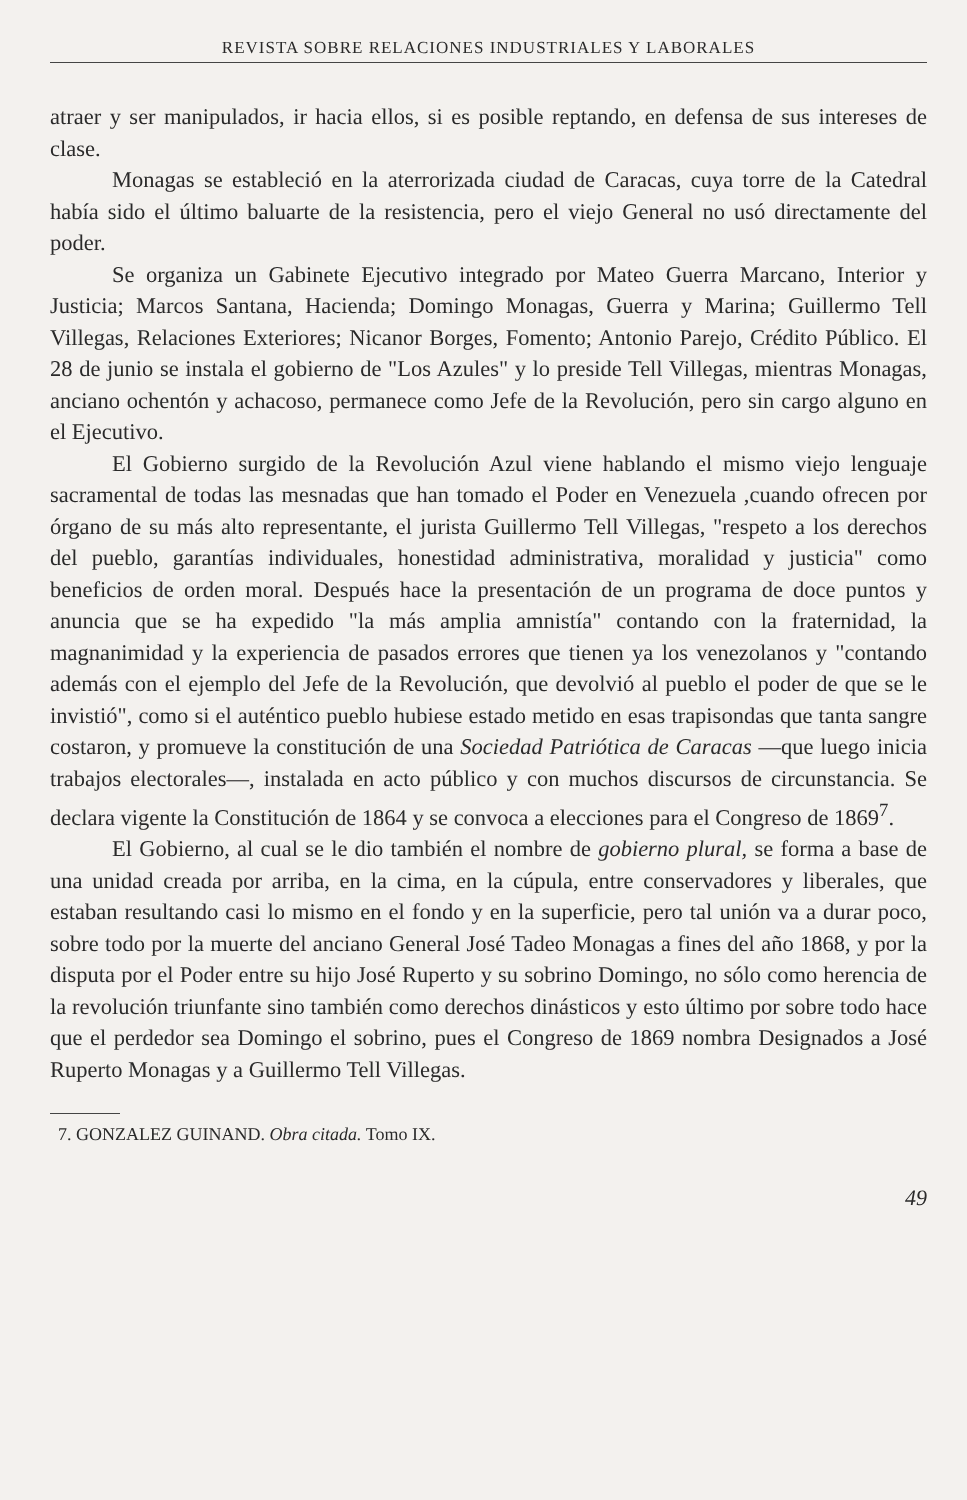REVISTA SOBRE RELACIONES INDUSTRIALES Y LABORALES
atraer y ser manipulados, ir hacia ellos, si es posible reptando, en defensa de sus intereses de clase.
Monagas se estableció en la aterrorizada ciudad de Caracas, cuya torre de la Catedral había sido el último baluarte de la resistencia, pero el viejo General no usó directamente del poder.
Se organiza un Gabinete Ejecutivo integrado por Mateo Guerra Marcano, Interior y Justicia; Marcos Santana, Hacienda; Domingo Monagas, Guerra y Marina; Guillermo Tell Villegas, Relaciones Exteriores; Nicanor Borges, Fomento; Antonio Parejo, Crédito Público. El 28 de junio se instala el gobierno de "Los Azules" y lo preside Tell Villegas, mientras Monagas, anciano ochentón y achacoso, permanece como Jefe de la Revolución, pero sin cargo alguno en el Ejecutivo.
El Gobierno surgido de la Revolución Azul viene hablando el mismo viejo lenguaje sacramental de todas las mesnadas que han tomado el Poder en Venezuela ,cuando ofrecen por órgano de su más alto representante, el jurista Guillermo Tell Villegas, "respeto a los derechos del pueblo, garantías individuales, honestidad administrativa, moralidad y justicia" como beneficios de orden moral. Después hace la presentación de un programa de doce puntos y anuncia que se ha expedido "la más amplia amnistía" contando con la fraternidad, la magnanimidad y la experiencia de pasados errores que tienen ya los venezolanos y "contando además con el ejemplo del Jefe de la Revolución, que devolvió al pueblo el poder de que se le invistió", como si el auténtico pueblo hubiese estado metido en esas trapisondas que tanta sangre costaron, y promueve la constitución de una Sociedad Patriótica de Caracas —que luego inicia trabajos electorales—, instalada en acto público y con muchos discursos de circunstancia. Se declara vigente la Constitución de 1864 y se convoca a elecciones para el Congreso de 1869<sup>7</sup>.
El Gobierno, al cual se le dio también el nombre de gobierno plural, se forma a base de una unidad creada por arriba, en la cima, en la cúpula, entre conservadores y liberales, que estaban resultando casi lo mismo en el fondo y en la superficie, pero tal unión va a durar poco, sobre todo por la muerte del anciano General José Tadeo Monagas a fines del año 1868, y por la disputa por el Poder entre su hijo José Ruperto y su sobrino Domingo, no sólo como herencia de la revolución triunfante sino también como derechos dinásticos y esto último por sobre todo hace que el perdedor sea Domingo el sobrino, pues el Congreso de 1869 nombra Designados a José Ruperto Monagas y a Guillermo Tell Villegas.
7. GONZALEZ GUINAND. Obra citada. Tomo IX.
49